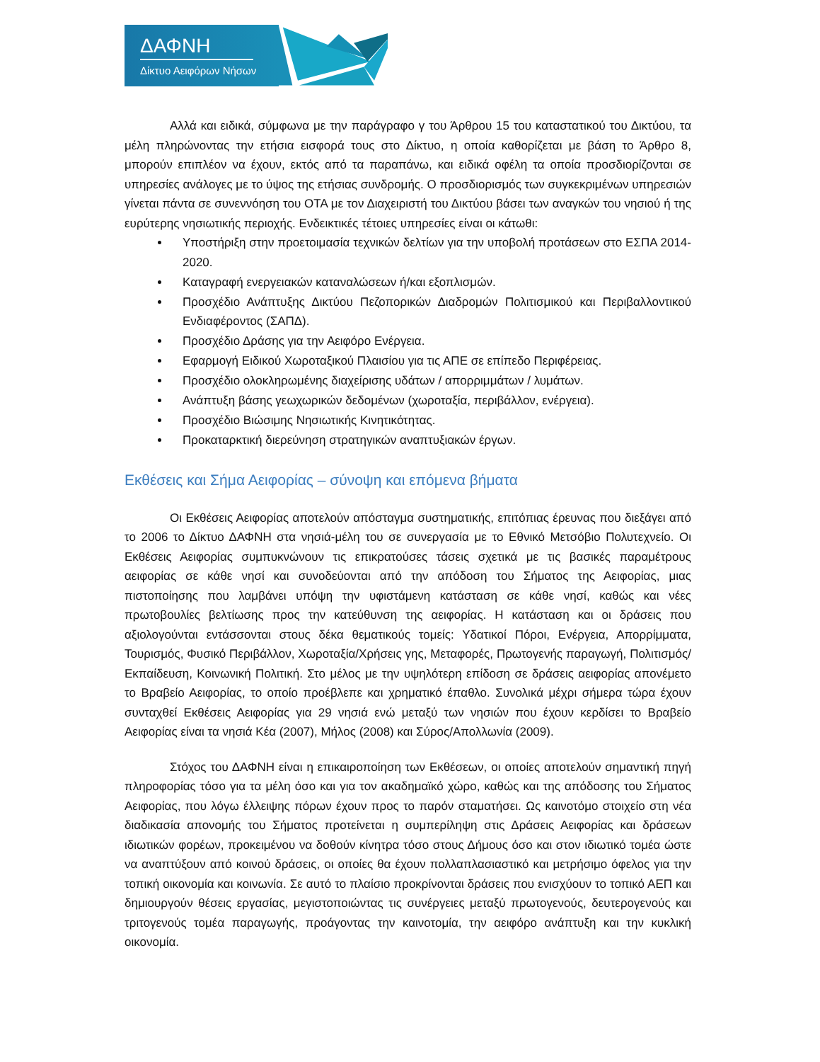ΔΑΦΝΗ
Δίκτυο Αειφόρων Νήσων
Αλλά και ειδικά, σύμφωνα με την παράγραφο γ του Άρθρου 15 του καταστατικού του Δικτύου, τα μέλη πληρώνοντας την ετήσια εισφορά τους στο Δίκτυο, η οποία καθορίζεται με βάση το Άρθρο 8, μπορούν επιπλέον να έχουν, εκτός από τα παραπάνω, και ειδικά οφέλη τα οποία προσδιορίζονται σε υπηρεσίες ανάλογες με το ύψος της ετήσιας συνδρομής. Ο προσδιορισμός των συγκεκριμένων υπηρεσιών γίνεται πάντα σε συνεννόηση του ΟΤΑ με τον Διαχειριστή του Δικτύου βάσει των αναγκών του νησιού ή της ευρύτερης νησιωτικής περιοχής. Ενδεικτικές τέτοιες υπηρεσίες είναι οι κάτωθι:
Υποστήριξη στην προετοιμασία τεχνικών δελτίων για την υποβολή προτάσεων στο ΕΣΠΑ 2014-2020.
Καταγραφή ενεργειακών καταναλώσεων ή/και εξοπλισμών.
Προσχέδιο Ανάπτυξης Δικτύου Πεζοπορικών Διαδρομών Πολιτισμικού και Περιβαλλοντικού Ενδιαφέροντος (ΣΑΠΔ).
Προσχέδιο Δράσης για την Αειφόρο Ενέργεια.
Εφαρμογή Ειδικού Χωροταξικού Πλαισίου για τις ΑΠΕ σε επίπεδο Περιφέρειας.
Προσχέδιο ολοκληρωμένης διαχείρισης υδάτων / απορριμμάτων / λυμάτων.
Ανάπτυξη βάσης γεωχωρικών δεδομένων (χωροταξία, περιβάλλον, ενέργεια).
Προσχέδιο Βιώσιμης Νησιωτικής Κινητικότητας.
Προκαταρκτική διερεύνηση στρατηγικών αναπτυξιακών έργων.
Εκθέσεις και Σήμα Αειφορίας – σύνοψη και επόμενα βήματα
Οι Εκθέσεις Αειφορίας αποτελούν απόσταγμα συστηματικής, επιτόπιας έρευνας που διεξάγει από το 2006 το Δίκτυο ΔΑΦΝΗ στα νησιά-μέλη του σε συνεργασία με το Εθνικό Μετσόβιο Πολυτεχνείο. Οι Εκθέσεις Αειφορίας συμπυκνώνουν τις επικρατούσες τάσεις σχετικά με τις βασικές παραμέτρους αειφορίας σε κάθε νησί και συνοδεύονται από την απόδοση του Σήματος της Αειφορίας, μιας πιστοποίησης που λαμβάνει υπόψη την υφιστάμενη κατάσταση σε κάθε νησί, καθώς και νέες πρωτοβουλίες βελτίωσης προς την κατεύθυνση της αειφορίας. Η κατάσταση και οι δράσεις που αξιολογούνται εντάσσονται στους δέκα θεματικούς τομείς: Υδατικοί Πόροι, Ενέργεια, Απορρίμματα, Τουρισμός, Φυσικό Περιβάλλον, Χωροταξία/Χρήσεις γης, Μεταφορές, Πρωτογενής παραγωγή, Πολιτισμός/Εκπαίδευση, Κοινωνική Πολιτική. Στο μέλος με την υψηλότερη επίδοση σε δράσεις αειφορίας απονέμετο το Βραβείο Αειφορίας, το οποίο προέβλεπε και χρηματικό έπαθλο. Συνολικά μέχρι σήμερα τώρα έχουν συνταχθεί Εκθέσεις Αειφορίας για 29 νησιά ενώ μεταξύ των νησιών που έχουν κερδίσει το Βραβείο Αειφορίας είναι τα νησιά Κέα (2007), Μήλος (2008) και Σύρος/Απολλωνία (2009).
Στόχος του ΔΑΦΝΗ είναι η επικαιροποίηση των Εκθέσεων, οι οποίες αποτελούν σημαντική πηγή πληροφορίας τόσο για τα μέλη όσο και για τον ακαδημαϊκό χώρο, καθώς και της απόδοσης του Σήματος Αειφορίας, που λόγω έλλειψης πόρων έχουν προς το παρόν σταματήσει. Ως καινοτόμο στοιχείο στη νέα διαδικασία απονομής του Σήματος προτείνεται η συμπερίληψη στις Δράσεις Αειφορίας και δράσεων ιδιωτικών φορέων, προκειμένου να δοθούν κίνητρα τόσο στους Δήμους όσο και στον ιδιωτικό τομέα ώστε να αναπτύξουν από κοινού δράσεις, οι οποίες θα έχουν πολλαπλασιαστικό και μετρήσιμο όφελος για την τοπική οικονομία και κοινωνία. Σε αυτό το πλαίσιο προκρίνονται δράσεις που ενισχύουν το τοπικό ΑΕΠ και δημιουργούν θέσεις εργασίας, μεγιστοποιώντας τις συνέργειες μεταξύ πρωτογενούς, δευτερογενούς και τριτογενούς τομέα παραγωγής, προάγοντας την καινοτομία, την αειφόρο ανάπτυξη και την κυκλική οικονομία.